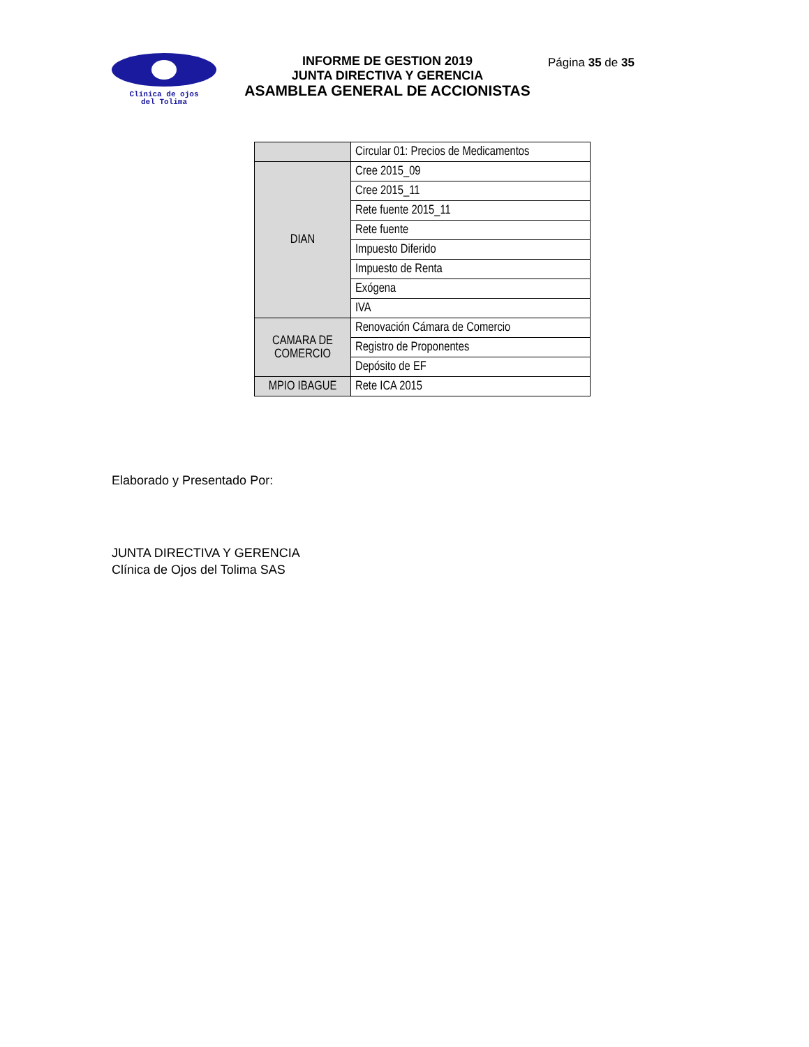Clínica de ojos
del Tolima
INFORME DE GESTION 2019
JUNTA DIRECTIVA Y GERENCIA
ASAMBLEA GENERAL DE ACCIONISTAS
Página 35 de 35
| | Circular 01: Precios de Medicamentos |
| DIAN | Cree 2015_09 |
| | Cree 2015_11 |
| | Rete fuente 2015_11 |
| | Rete fuente |
| | Impuesto Diferido |
| | Impuesto de Renta |
| | Exógena |
| | IVA |
| CAMARA DE COMERCIO | Renovación Cámara de Comercio |
| | Registro de Proponentes |
| | Depósito de EF |
| MPIO IBAGUE | Rete ICA 2015 |
Elaborado y Presentado Por:
JUNTA DIRECTIVA Y GERENCIA
Clínica de Ojos del Tolima SAS